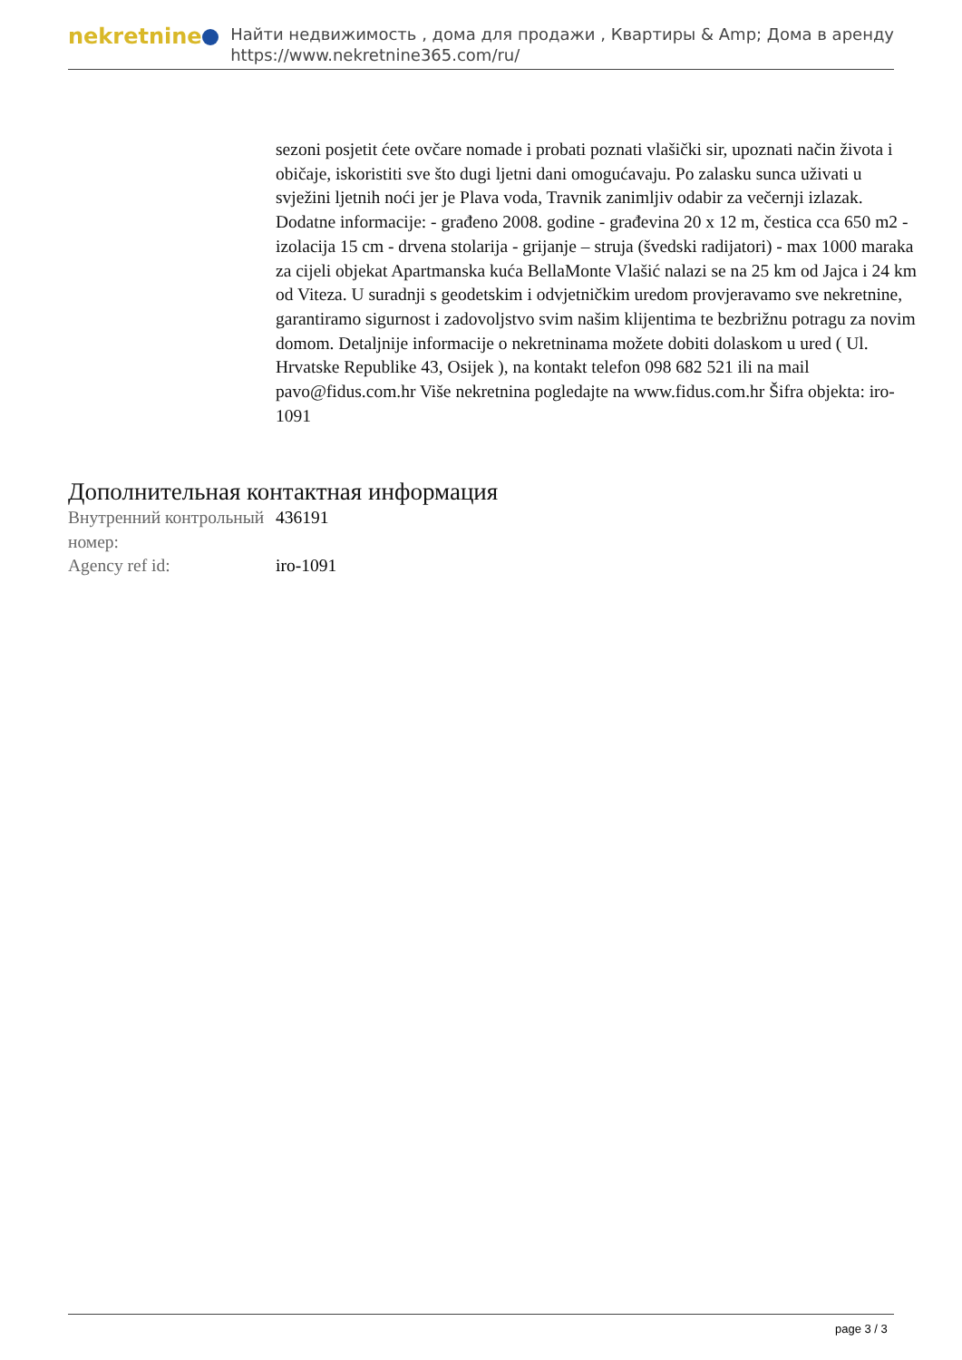nekretnine
Найти недвижимость , дома для продажи , Квартиры & Amp; Дома в аренду
https://www.nekretnine365.com/ru/
sezoni posjetit ćete ovčare nomade i probati poznati vlašički sir, upoznati način života i običaje, iskoristiti sve što dugi ljetni dani omogućavaju. Po zalasku sunca uživati u svježini ljetnih noći jer je Plava voda, Travnik zanimljiv odabir za večernji izlazak. Dodatne informacije: - građeno 2008. godine - građevina 20 x 12 m, čestica cca 650 m2 - izolacija 15 cm - drvena stolarija - grijanje – struja (švedski radijatori) - max 1000 maraka za cijeli objekat Apartmanska kuća BellaMonte Vlašić nalazi se na 25 km od Jajca i 24 km od Viteza. U suradnji s geodetskim i odvjetničkim uredom provjeravamo sve nekretnine, garantiramo sigurnost i zadovoljstvo svim našim klijentima te bezbrižnu potragu za novim domom. Detaljnije informacije o nekretninama možete dobiti dolaskom u ured ( Ul. Hrvatske Republike 43, Osijek ), na kontakt telefon 098 682 521 ili na mail pavo@fidus.com.hr Više nekretnina pogledajte na www.fidus.com.hr Šifra objekta: iro-1091
Дополнительная контактная информация
| Внутренний контрольный номер: | 436191 |
| Agency ref id: | iro-1091 |
page 3 / 3